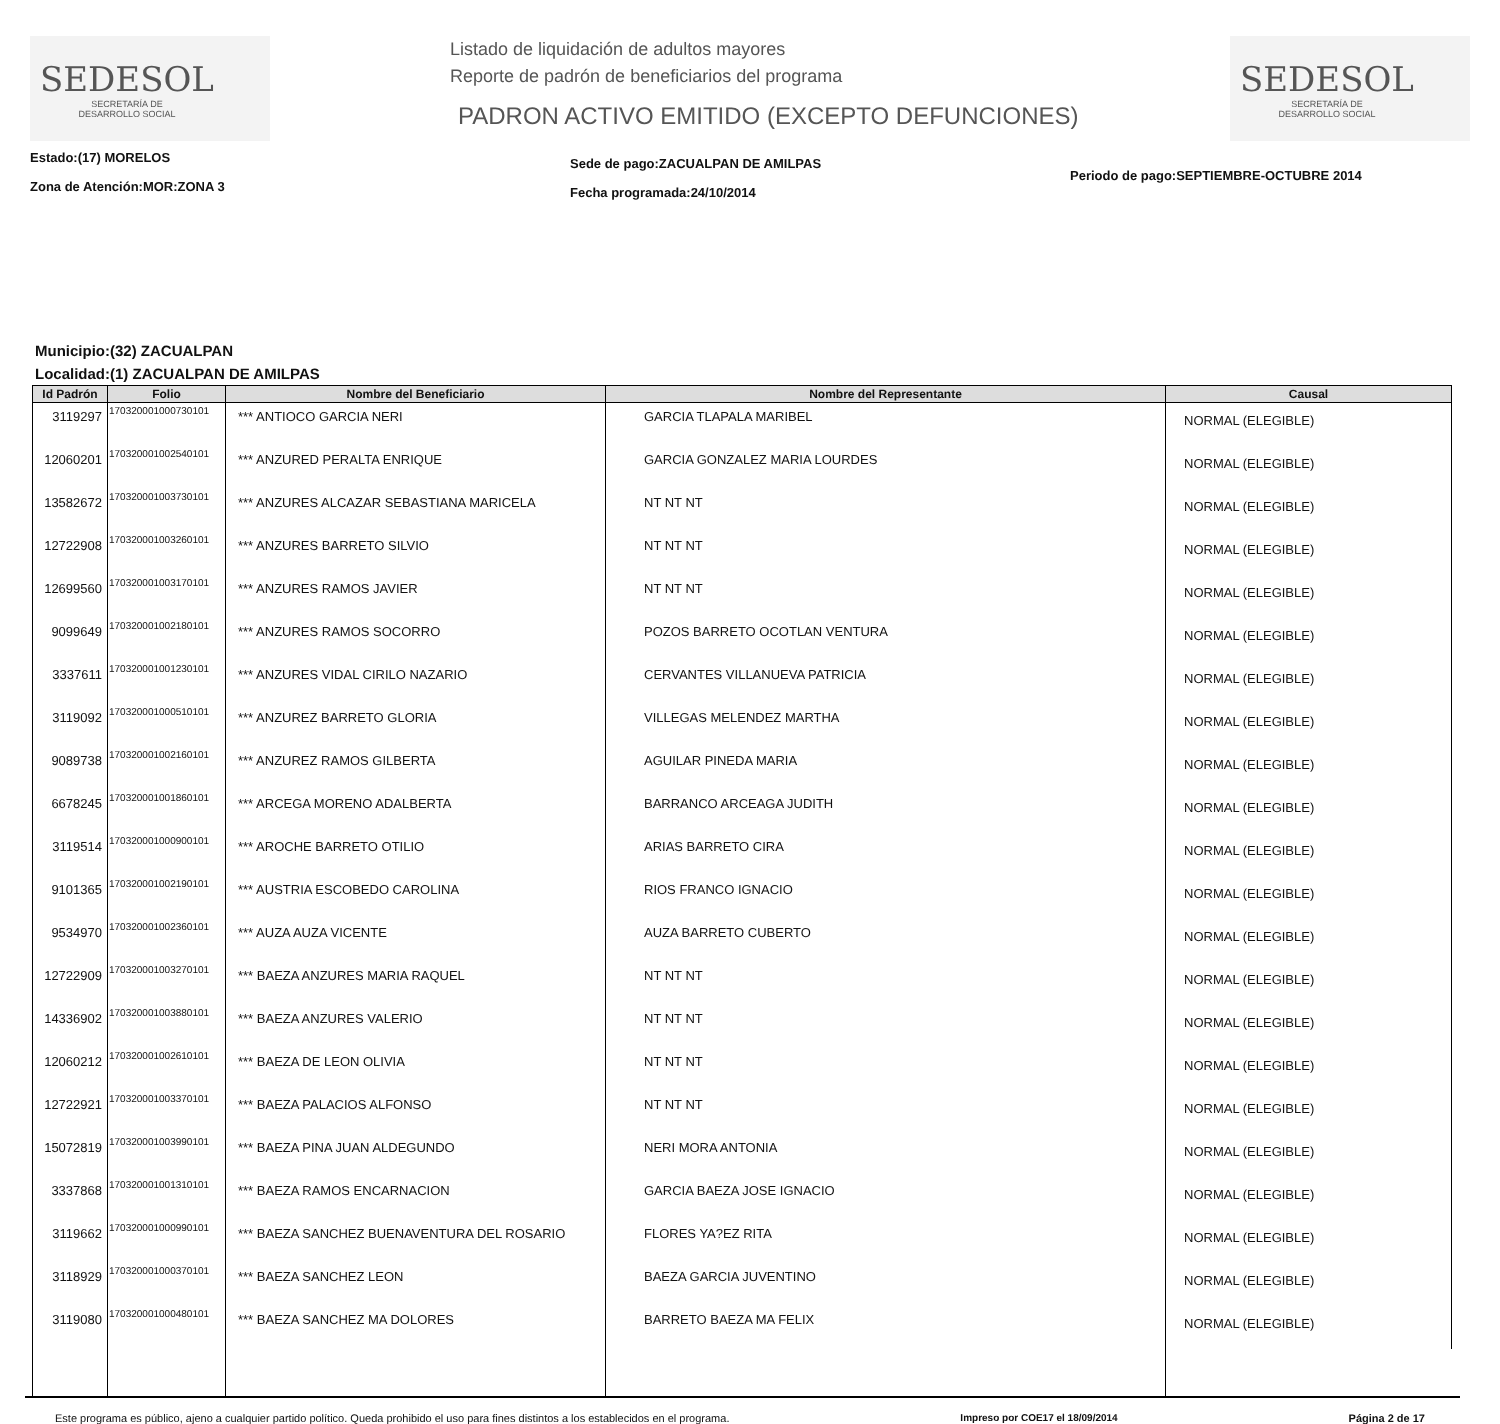SEDESOL
SECRETARÍA DE
DESARROLLO SOCIAL
Listado de liquidación de adultos mayores
Reporte de padrón de beneficiarios del programa
PADRON ACTIVO EMITIDO (EXCEPTO DEFUNCIONES)
SEDESOL
SECRETARÍA DE
DESARROLLO SOCIAL
Estado:(17) MORELOS
Zona de Atención:MOR:ZONA 3
Sede de pago:ZACUALPAN DE AMILPAS
Fecha programada:24/10/2014
Periodo de pago:SEPTIEMBRE-OCTUBRE 2014
Municipio:(32) ZACUALPAN
Localidad:(1) ZACUALPAN DE AMILPAS
| Id Padrón | Folio | Nombre del Beneficiario | Nombre del Representante | Causal |
| --- | --- | --- | --- | --- |
| 3119297 | 170320001000730101 | *** ANTIOCO GARCIA NERI | GARCIA TLAPALA MARIBEL | NORMAL (ELEGIBLE) |
| 12060201 | 170320001002540101 | *** ANZURED PERALTA ENRIQUE | GARCIA GONZALEZ MARIA LOURDES | NORMAL (ELEGIBLE) |
| 13582672 | 170320001003730101 | *** ANZURES ALCAZAR SEBASTIANA MARICELA | NT NT NT | NORMAL (ELEGIBLE) |
| 12722908 | 170320001003260101 | *** ANZURES BARRETO SILVIO | NT NT NT | NORMAL (ELEGIBLE) |
| 12699560 | 170320001003170101 | *** ANZURES RAMOS JAVIER | NT NT NT | NORMAL (ELEGIBLE) |
| 9099649 | 170320001002180101 | *** ANZURES RAMOS SOCORRO | POZOS BARRETO OCOTLAN VENTURA | NORMAL (ELEGIBLE) |
| 3337611 | 170320001001230101 | *** ANZURES VIDAL CIRILO NAZARIO | CERVANTES VILLANUEVA PATRICIA | NORMAL (ELEGIBLE) |
| 3119092 | 170320001000510101 | *** ANZUREZ BARRETO GLORIA | VILLEGAS MELENDEZ MARTHA | NORMAL (ELEGIBLE) |
| 9089738 | 170320001002160101 | *** ANZUREZ RAMOS GILBERTA | AGUILAR PINEDA MARIA | NORMAL (ELEGIBLE) |
| 6678245 | 170320001001860101 | *** ARCEGA MORENO ADALBERTA | BARRANCO ARCEAGA JUDITH | NORMAL (ELEGIBLE) |
| 3119514 | 170320001000900101 | *** AROCHE BARRETO OTILIO | ARIAS BARRETO CIRA | NORMAL (ELEGIBLE) |
| 9101365 | 170320001002190101 | *** AUSTRIA ESCOBEDO CAROLINA | RIOS FRANCO IGNACIO | NORMAL (ELEGIBLE) |
| 9534970 | 170320001002360101 | *** AUZA AUZA VICENTE | AUZA BARRETO CUBERTO | NORMAL (ELEGIBLE) |
| 12722909 | 170320001003270101 | *** BAEZA ANZURES MARIA RAQUEL | NT NT NT | NORMAL (ELEGIBLE) |
| 14336902 | 170320001003880101 | *** BAEZA ANZURES VALERIO | NT NT NT | NORMAL (ELEGIBLE) |
| 12060212 | 170320001002610101 | *** BAEZA DE LEON OLIVIA | NT NT NT | NORMAL (ELEGIBLE) |
| 12722921 | 170320001003370101 | *** BAEZA PALACIOS ALFONSO | NT NT NT | NORMAL (ELEGIBLE) |
| 15072819 | 170320001003990101 | *** BAEZA PINA JUAN ALDEGUNDO | NERI MORA ANTONIA | NORMAL (ELEGIBLE) |
| 3337868 | 170320001001310101 | *** BAEZA RAMOS ENCARNACION | GARCIA BAEZA JOSE IGNACIO | NORMAL (ELEGIBLE) |
| 3119662 | 170320001000990101 | *** BAEZA SANCHEZ BUENAVENTURA DEL ROSARIO | FLORES YA?EZ RITA | NORMAL (ELEGIBLE) |
| 3118929 | 170320001000370101 | *** BAEZA SANCHEZ LEON | BAEZA GARCIA JUVENTINO | NORMAL (ELEGIBLE) |
| 3119080 | 170320001000480101 | *** BAEZA SANCHEZ MA DOLORES | BARRETO BAEZA MA FELIX | NORMAL (ELEGIBLE) |
Este programa es público, ajeno a cualquier partido político. Queda prohibido el uso para fines distintos a los establecidos en el programa. Impreso por COE17 el 18/09/2014 Página 2 de 17